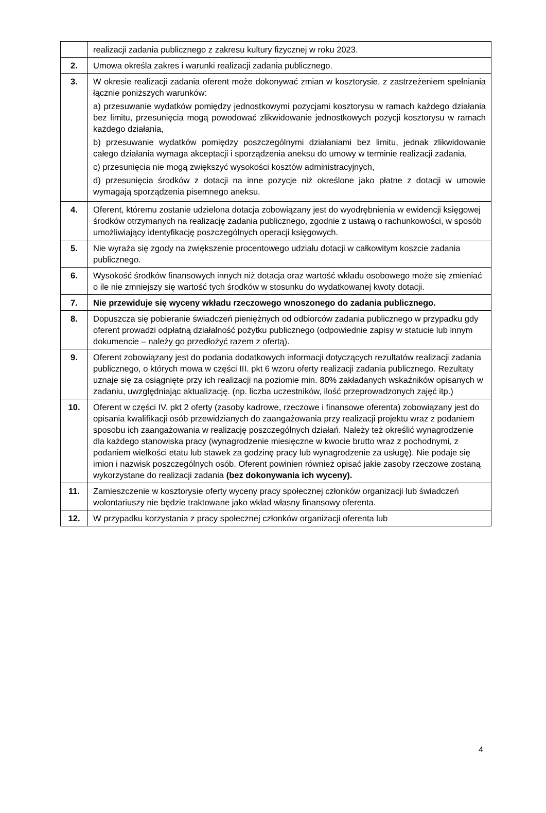| | realizacji zadania publicznego z zakresu kultury fizycznej w roku 2023. |
| 2. | Umowa określa zakres i warunki realizacji zadania publicznego. |
| 3. | W okresie realizacji zadania oferent może dokonywać zmian w kosztorysie, z zastrzeżeniem spełniania łącznie poniższych warunków: a) przesuwanie wydatków pomiędzy jednostkowymi pozycjami kosztorysu w ramach każdego działania bez limitu, przesunięcia mogą powodować zlikwidowanie jednostkowych pozycji kosztorysu w ramach każdego działania, b) przesuwanie wydatków pomiędzy poszczególnymi działaniami bez limitu, jednak zlikwidowanie całego działania wymaga akceptacji i sporządzenia aneksu do umowy w terminie realizacji zadania, c) przesunięcia nie mogą zwiększyć wysokości kosztów administracyjnych, d) przesunięcia środków z dotacji na inne pozycje niż określone jako płatne z dotacji w umowie wymagają sporządzenia pisemnego aneksu. |
| 4. | Oferent, któremu zostanie udzielona dotacja zobowiązany jest do wyodrębnienia w ewidencji księgowej środków otrzymanych na realizację zadania publicznego, zgodnie z ustawą o rachunkowości, w sposób umożliwiający identyfikację poszczególnych operacji księgowych. |
| 5. | Nie wyraża się zgody na zwiększenie procentowego udziału dotacji w całkowitym koszcie zadania publicznego. |
| 6. | Wysokość środków finansowych innych niż dotacja oraz wartość wkładu osobowego może się zmieniać o ile nie zmniejszy się wartość tych środków w stosunku do wydatkowanej kwoty dotacji. |
| 7. | Nie przewiduje się wyceny wkładu rzeczowego wnoszonego do zadania publicznego. |
| 8. | Dopuszcza się pobieranie świadczeń pieniężnych od odbiorców zadania publicznego w przypadku gdy oferent prowadzi odpłatną działalność pożytku publicznego (odpowiednie zapisy w statucie lub innym dokumencie – należy go przedłożyć razem z ofertą). |
| 9. | Oferent zobowiązany jest do podania dodatkowych informacji dotyczących rezultatów realizacji zadania publicznego, o których mowa w części III. pkt 6 wzoru oferty realizacji zadania publicznego. Rezultaty uznaje się za osiągnięte przy ich realizacji na poziomie min. 80% zakładanych wskaźników opisanych w zadaniu, uwzględniając aktualizację. (np. liczba uczestników, ilość przeprowadzonych zajęć itp.) |
| 10. | Oferent w części IV. pkt 2 oferty (zasoby kadrowe, rzeczowe i finansowe oferenta) zobowiązany jest do opisania kwalifikacji osób przewidzianych do zaangażowania przy realizacji projektu wraz z podaniem sposobu ich zaangażowania w realizację poszczególnych działań. Należy też określić wynagrodzenie dla każdego stanowiska pracy (wynagrodzenie miesięczne w kwocie brutto wraz z pochodnymi, z podaniem wielkości etatu lub stawek za godzinę pracy lub wynagrodzenie za usługę). Nie podaje się imion i nazwisk poszczególnych osób. Oferent powinien również opisać jakie zasoby rzeczowe zostaną wykorzystane do realizacji zadania (bez dokonywania ich wyceny). |
| 11. | Zamieszczenie w kosztorysie oferty wyceny pracy społecznej członków organizacji lub świadczeń wolontariuszy nie będzie traktowane jako wkład własny finansowy oferenta. |
| 12. | W przypadku korzystania z pracy społecznej członków organizacji oferenta lub |
4